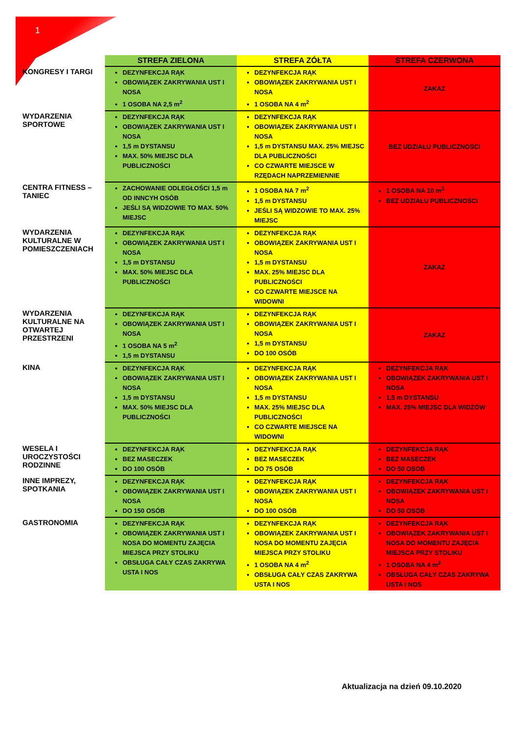1
| | STREFA ZIELONA | STREFA ZÓŁTA | STREFA CZERWONA |
| --- | --- | --- | --- |
| KONGRESY I TARGI | DEZYNFEKCJA RĄK OBOWIĄZEK ZAKRYWANIA UST I NOSA 1 OSOBA NA 2,5 m<sup>2</sup> | DEZYNFEKCJA RĄK OBOWIĄZEK ZAKRYWANIA UST I NOSA 1 OSOBA NA 4 m<sup>2</sup> | ZAKAZ |
| WYDARZENIA SPORTOWE | DEZYNFEKCJA RĄK OBOWIĄZEK ZAKRYWANIA UST I NOSA 1,5 m DYSTANSU MAX. 50% MIEJSC DLA PUBLICZNOŚCI | DEZYNFEKCJA RĄK OBOWIĄZEK ZAKRYWANIA UST I NOSA 1,5 m DYSTANSU MAX. 25% MIEJSC DLA PUBLICZNOŚCI CO CZWARTE MIEJSCE W RZĘDACH NAPRZEMIENNIE | BEZ UDZIAŁU PUBLICZNOŚCI |
| CENTRA FITNESS – TANIEC | ZACHOWANIE ODLEGŁOŚCI 1,5 m OD INNCYH OSÓB JEŚLI SĄ WIDZOWIE TO MAX. 50% MIEJSC | 1 OSOBA NA 7 m<sup>2</sup> 1,5 m DYSTANSU JEŚLI SĄ WIDZOWIE TO MAX. 25% MIEJSC | 1 OSOBA NA 10 m<sup>2</sup> BEZ UDZIAŁU PUBLICZNOŚCI |
| WYDARZENIA KULTURALNE W POMIESZCZENIACH | DEZYNFEKCJA RĄK OBOWIĄZEK ZAKRYWANIA UST I NOSA 1,5 m DYSTANSU MAX. 50% MIEJSC DLA PUBLICZNOŚCI | DEZYNFEKCJA RĄK OBOWIĄZEK ZAKRYWANIA UST I NOSA 1,5 m DYSTANSU MAX. 25% MIEJSC DLA PUBLICZNOŚCI CO CZWARTE MIEJSCE NA WIDOWNI | ZAKAZ |
| WYDARZENIA KULTURALNE NA OTWARTEJ PRZESTRZENI | DEZYNFEKCJA RĄK OBOWIĄZEK ZAKRYWANIA UST I NOSA 1 OSOBA NA 5 m<sup>2</sup> 1,5 m DYSTANSU | DEZYNFEKCJA RĄK OBOWIĄZEK ZAKRYWANIA UST I NOSA 1,5 m DYSTANSU DO 100 OSÓB | ZAKAZ |
| KINA | DEZYNFEKCJA RĄK OBOWIĄZEK ZAKRYWANIA UST I NOSA 1,5 m DYSTANSU MAX. 50% MIEJSC DLA PUBLICZNOŚCI | DEZYNFEKCJA RĄK OBOWIĄZEK ZAKRYWANIA UST I NOSA 1,5 m DYSTANSU MAX. 25% MIEJSC DLA PUBLICZNOŚCI CO CZWARTE MIEJSCE NA WIDOWNI | DEZYNFEKCJA RĄK OBOWIĄZEK ZAKRYWANIA UST I NOSA 1,5 m DYSTANSU MAX. 25% MIEJSC DLA WIDZÓW |
| WESELA I UROCZYSTOŚCI RODZINNE | DEZYNFEKCJA RĄK BEZ MASECZEK DO 100 OSÓB | DEZYNFEKCJA RĄK BEZ MASECZEK DO 75 OSÓB | DEZYNFEKCJA RĄK BEZ MASECZEK DO 50 OSÓB |
| INNE IMPREZY, SPOTKANIA | DEZYNFEKCJA RĄK OBOWIĄZEK ZAKRYWANIA UST I NOSA DO 150 OSÓB | DEZYNFEKCJA RĄK OBOWIĄZEK ZAKRYWANIA UST I NOSA DO 100 OSÓB | DEZYNFEKCJA RĄK OBOWIĄZEK ZAKRYWANIA UST I NOSA DO 50 OSÓB |
| GASTRONOMIA | DEZYNFEKCJA RĄK OBOWIĄZEK ZAKRYWANIA UST I NOSA DO MOMENTU ZAJĘCIA MIEJSCA PRZY STOLIKU OBSŁUGA CAŁY CZAS ZAKRYWA USTA I NOS | DEZYNFEKCJA RĄK OBOWIĄZEK ZAKRYWANIA UST I NOSA DO MOMENTU ZAJĘCIA MIEJSCA PRZY STOLIKU 1 OSOBA NA 4 m<sup>2</sup> OBSŁUGA CAŁY CZAS ZAKRYWA USTA I NOS | DEZYNFEKCJA RĄK OBOWIĄZEK ZAKRYWANIA UST I NOSA DO MOMENTU ZAJĘCIA MIEJSCA PRZY STOLIKU 1 OSOBA NA 4 m<sup>2</sup> OBSŁUGA CAŁY CZAS ZAKRYWA USTA I NOS |
Aktualizacja na dzień 09.10.2020